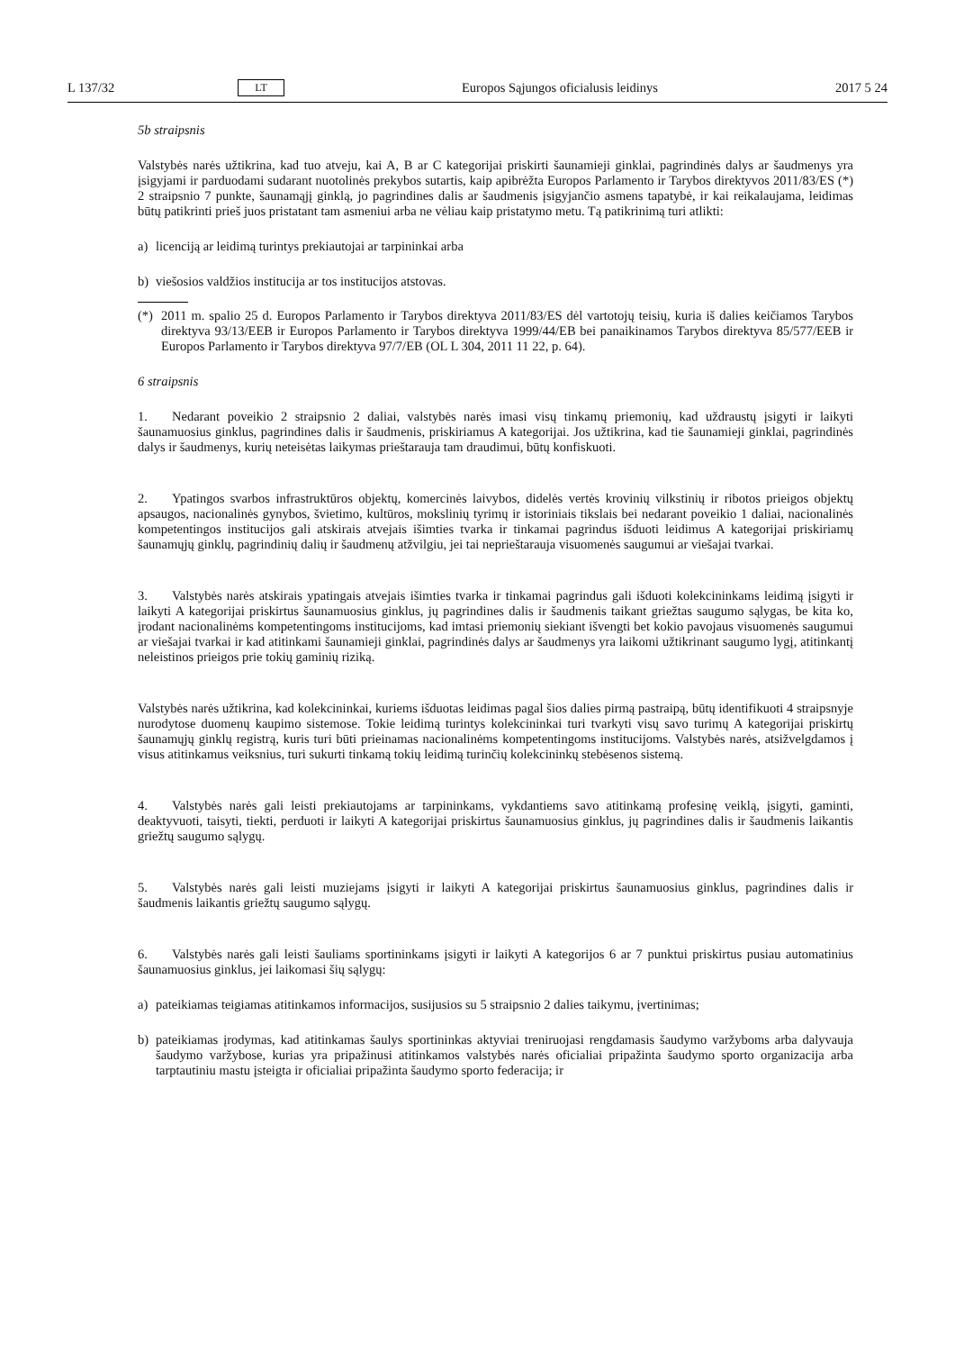L 137/32 LT Europos Sąjungos oficialusis leidinys 2017 5 24
5b straipsnis
Valstybės narės užtikrina, kad tuo atveju, kai A, B ar C kategorijai priskirti šaunamieji ginklai, pagrindinės dalys ar šaudmenys yra įsigyjami ir parduodami sudarant nuotolinės prekybos sutartis, kaip apibrėžta Europos Parlamento ir Tarybos direktyvos 2011/83/ES (*) 2 straipsnio 7 punkte, šaunamąjį ginklą, jo pagrindines dalis ar šaudmenis įsigyjančio asmens tapatybė, ir kai reikalaujama, leidimas būtų patikrinti prieš juos pristatant tam asmeniui arba ne vėliau kaip pristatymo metu. Tą patikrinimą turi atlikti:
a) licenciją ar leidimą turintys prekiautojai ar tarpininkai arba
b) viešosios valdžios institucija ar tos institucijos atstovas.
(*) 2011 m. spalio 25 d. Europos Parlamento ir Tarybos direktyva 2011/83/ES dėl vartotojų teisių, kuria iš dalies keičiamos Tarybos direktyva 93/13/EEB ir Europos Parlamento ir Tarybos direktyva 1999/44/EB bei panaikinamos Tarybos direktyva 85/577/EEB ir Europos Parlamento ir Tarybos direktyva 97/7/EB (OL L 304, 2011 11 22, p. 64).
6 straipsnis
1. Nedarant poveikio 2 straipsnio 2 daliai, valstybės narės imasi visų tinkamų priemonių, kad uždraustų įsigyti ir laikyti šaunamuosius ginklus, pagrindines dalis ir šaudmenis, priskiriamus A kategorijai. Jos užtikrina, kad tie šaunamieji ginklai, pagrindinės dalys ir šaudmenys, kurių neteisėtas laikymas prieštarauja tam draudimui, būtų konfiskuoti.
2. Ypatingos svarbos infrastruktūros objektų, komercinės laivybos, didelės vertės krovinių vilkstinių ir ribotos prieigos objektų apsaugos, nacionalinės gynybos, švietimo, kultūros, mokslinių tyrimų ir istoriniais tikslais bei nedarant poveikio 1 daliai, nacionalinės kompetentingos institucijos gali atskirais atvejais išimties tvarka ir tinkamai pagrindus išduoti leidimus A kategorijai priskiriamų šaunamųjų ginklų, pagrindinių dalių ir šaudmenų atžvilgiu, jei tai neprieštarauja visuomenės saugumui ar viešajai tvarkai.
3. Valstybės narės atskirais ypatingais atvejais išimties tvarka ir tinkamai pagrindus gali išduoti kolekcininkams leidimą įsigyti ir laikyti A kategorijai priskirtus šaunamuosius ginklus, jų pagrindines dalis ir šaudmenis taikant griežtas saugumo sąlygas, be kita ko, įrodant nacionalinėms kompetentingoms institucijoms, kad imtasi priemonių siekiant išvengti bet kokio pavojaus visuomenės saugumui ar viešajai tvarkai ir kad atitinkami šaunamieji ginklai, pagrindinės dalys ar šaudmenys yra laikomi užtikrinant saugumo lygį, atitinkantį neleistinos prieigos prie tokių gaminių riziką.
Valstybės narės užtikrina, kad kolekcininkai, kuriems išduotas leidimas pagal šios dalies pirmą pastraipą, būtų identi­fikuoti 4 straipsnyje nurodytose duomenų kaupimo sistemose. Tokie leidimą turintys kolekcininkai turi tvarkyti visų savo turimų A kategorijai priskirtų šaunamųjų ginklų registrą, kuris turi būti prieinamas nacionalinėms kompeten­tingoms institucijoms. Valstybės narės, atsižvelgdamos į visus atitinkamus veiksnius, turi sukurti tinkamą tokių leidimą turinčių kolekcininkų stebėsenos sistemą.
4. Valstybės narės gali leisti prekiautojams ar tarpininkams, vykdantiems savo atitinkamą profesinę veiklą, įsigyti, gaminti, deaktyvuoti, taisyti, tiekti, perduoti ir laikyti A kategorijai priskirtus šaunamuosius ginklus, jų pagrindines dalis ir šaudmenis laikantis griežtų saugumo sąlygų.
5. Valstybės narės gali leisti muziejams įsigyti ir laikyti A kategorijai priskirtus šaunamuosius ginklus, pagrindines dalis ir šaudmenis laikantis griežtų saugumo sąlygų.
6. Valstybės narės gali leisti šauliams sportininkams įsigyti ir laikyti A kategorijos 6 ar 7 punktui priskirtus pusiau automatinius šaunamuosius ginklus, jei laikomasi šių sąlygų:
a) pateikiamas teigiamas atitinkamos informacijos, susijusios su 5 straipsnio 2 dalies taikymu, įvertinimas;
b) pateikiamas įrodymas, kad atitinkamas šaulys sportininkas aktyviai treniruojasi rengdamasis šaudymo varžyboms arba dalyvauja šaudymo varžybose, kurias yra pripažinusi atitinkamos valstybės narės oficialiai pripažinta šaudymo sporto organizacija arba tarptautiniu mastu įsteigta ir oficialiai pripažinta šaudymo sporto federacija; ir